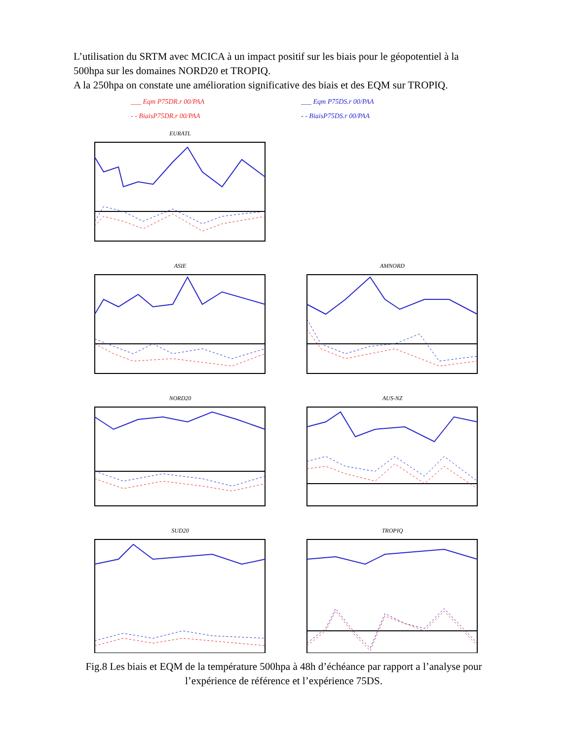L’utilisation du SRTM avec MCICA à un impact positif sur les biais pour le géopotentiel à la 500hpa sur les domaines NORD20 et TROPIQ.
A la 250hpa on constate une amélioration significative des biais et des EQM sur TROPIQ.
___ Eqm P75DR.r 00/PAA
- - BiaisP75DR.r 00/PAA
___ Eqm P75DS.r 00/PAA
- - BiaisP75DS.r 00/PAA
EURATL
ASIE
AMNORD
NORD20
AUS-NZ
SUD20
TROPIQ
Fig.8 Les biais et EQM de la température 500hpa à 48h d’échéance par rapport a l’analyse pour l’expérience de référence et l’expérience 75DS.